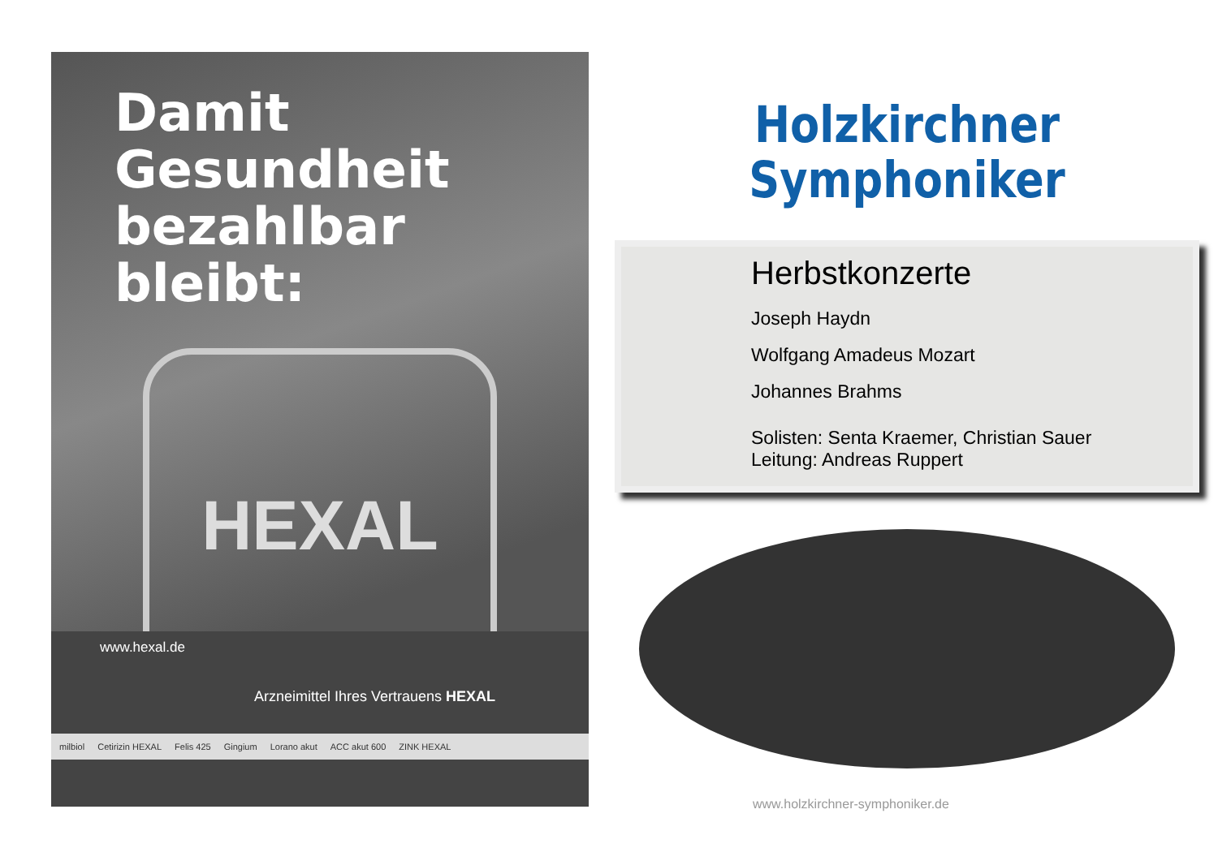Damit Gesundheit bezahlbar bleibt:
HEXAL
www.hexal.de
Arzneimittel Ihres Vertrauens HEXAL
milbiol Cetirizin HEXAL Felis 425 Gingium Lorano akut ACC akut 600 ZINK HEXAL
Holzkirchner
Symphoniker
Herbstkonzerte
Joseph Haydn
Wolfgang Amadeus Mozart
Johannes Brahms
Solisten: Senta Kraemer, Christian Sauer
Leitung: Andreas Ruppert
www.holzkirchner-symphoniker.de